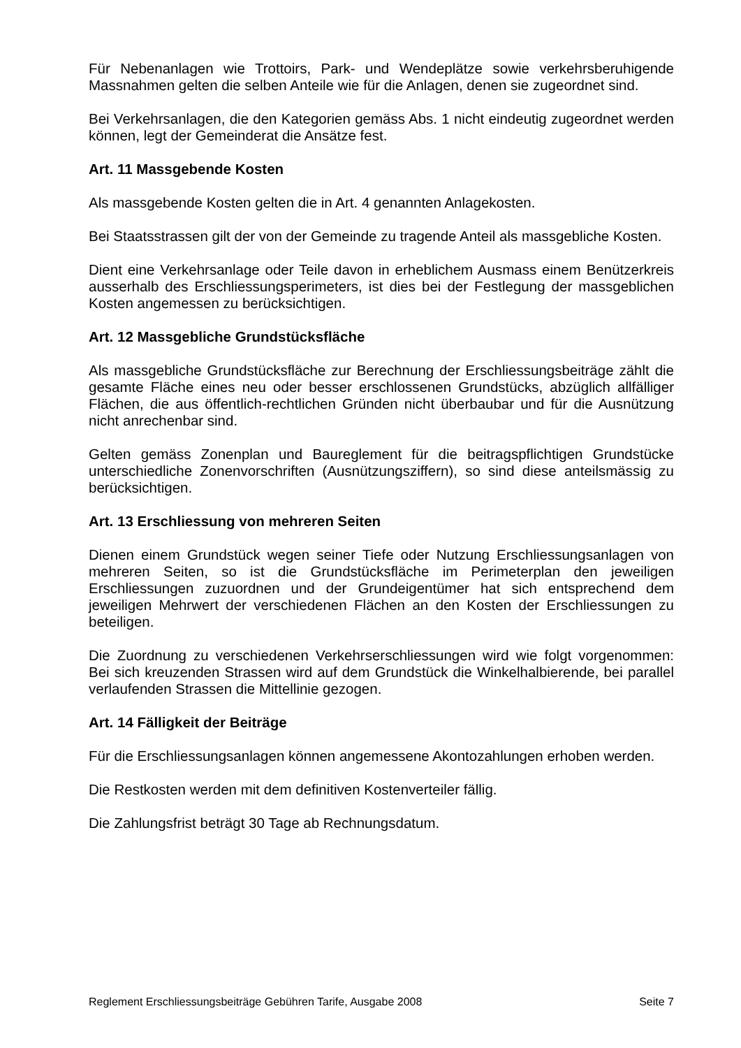Für Nebenanlagen wie Trottoirs, Park- und Wendeplätze sowie verkehrsberuhigende Massnahmen gelten die selben Anteile wie für die Anlagen, denen sie zugeordnet sind.
Bei Verkehrsanlagen, die den Kategorien gemäss Abs. 1 nicht eindeutig zugeordnet werden können, legt der Gemeinderat die Ansätze fest.
Art. 11 Massgebende Kosten
Als massgebende Kosten gelten die in Art. 4 genannten Anlagekosten.
Bei Staatsstrassen gilt der von der Gemeinde zu tragende Anteil als massgebliche Kosten.
Dient eine Verkehrsanlage oder Teile davon in erheblichem Ausmass einem Benützerkreis ausserhalb des Erschliessungsperimeters, ist dies bei der Festlegung der massgeblichen Kosten angemessen zu berücksichtigen.
Art. 12 Massgebliche Grundstücksfläche
Als massgebliche Grundstücksfläche zur Berechnung der Erschliessungsbeiträge zählt die gesamte Fläche eines neu oder besser erschlossenen Grundstücks, abzüglich allfälliger Flächen, die aus öffentlich-rechtlichen Gründen nicht überbaubar und für die Ausnützung nicht anrechenbar sind.
Gelten gemäss Zonenplan und Baureglement für die beitragspflichtigen Grundstücke unterschiedliche Zonenvorschriften (Ausnützungsziffern), so sind diese anteilsmässig zu berücksichtigen.
Art. 13 Erschliessung von mehreren Seiten
Dienen einem Grundstück wegen seiner Tiefe oder Nutzung Erschliessungsanlagen von mehreren Seiten, so ist die Grundstücksfläche im Perimeterplan den jeweiligen Erschliessungen zuzuordnen und der Grundeigentümer hat sich entsprechend dem jeweiligen Mehrwert der verschiedenen Flächen an den Kosten der Erschliessungen zu beteiligen.
Die Zuordnung zu verschiedenen Verkehrserschliessungen wird wie folgt vorgenommen: Bei sich kreuzenden Strassen wird auf dem Grundstück die Winkelhalbierende, bei parallel verlaufenden Strassen die Mittellinie gezogen.
Art. 14 Fälligkeit der Beiträge
Für die Erschliessungsanlagen können angemessene Akontozahlungen erhoben werden.
Die Restkosten werden mit dem definitiven Kostenverteiler fällig.
Die Zahlungsfrist beträgt 30 Tage ab Rechnungsdatum.
Reglement Erschliessungsbeiträge Gebühren Tarife, Ausgabe 2008 Seite 7